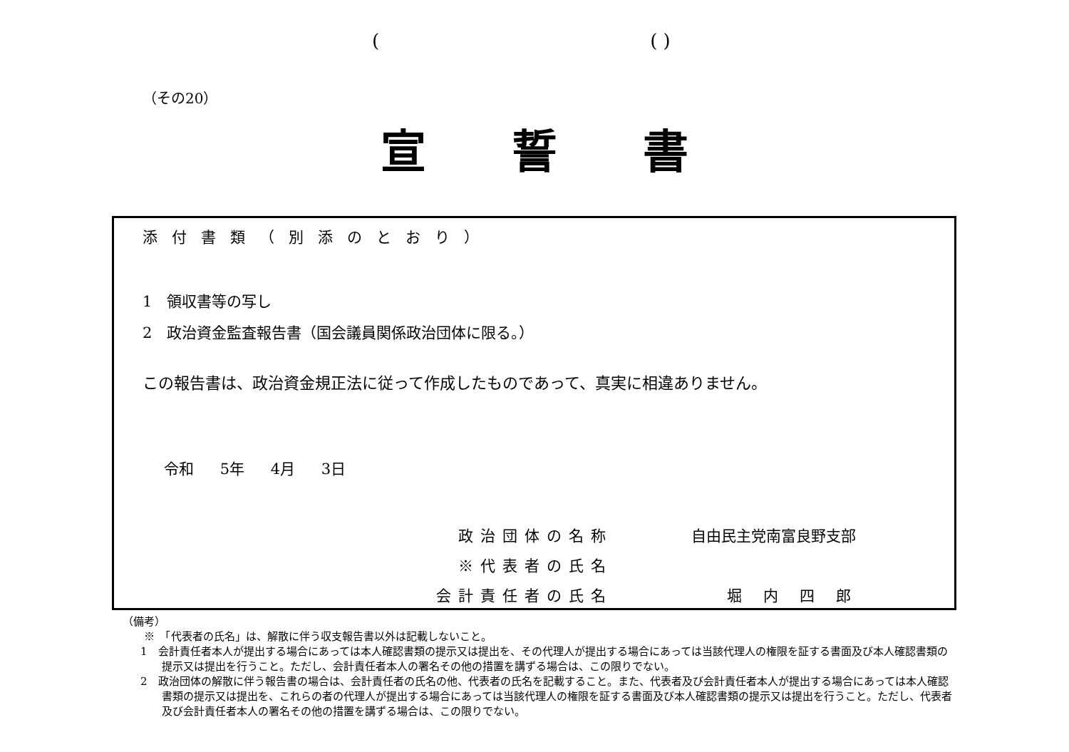(( )
（その20）
宣誓書
添付書類（別添のとおり）
1　領収書等の写し
2　政治資金監査報告書（国会議員関係政治団体に限る。）
この報告書は、政治資金規正法に従って作成したものであって、真実に相違ありません。
令和 5年 4月 3日
政治団体の名称 自由民主党南富良野支部
※代表者の氏名
会計責任者の氏名 堀内四郎
（備考）
※　「代表者の氏名」は、解散に伴う収支報告書以外は記載しないこと。
1　会計責任者本人が提出する場合にあっては本人確認書類の提示又は提出を、その代理人が提出する場合にあっては当該代理人の権限を証する書面及び本人確認書類の提示又は提出を行うこと。ただし、会計責任者本人の署名その他の措置を講ずる場合は、この限りでない。
2　政治団体の解散に伴う報告書の場合は、会計責任者の氏名の他、代表者の氏名を記載すること。また、代表者及び会計責任者本人が提出する場合にあっては本人確認書類の提示又は提出を、これらの者の代理人が提出する場合にあっては当該代理人の権限を証する書面及び本人確認書類の提示又は提出を行うこと。ただし、代表者及び会計責任者本人の署名その他の措置を講ずる場合は、この限りでない。